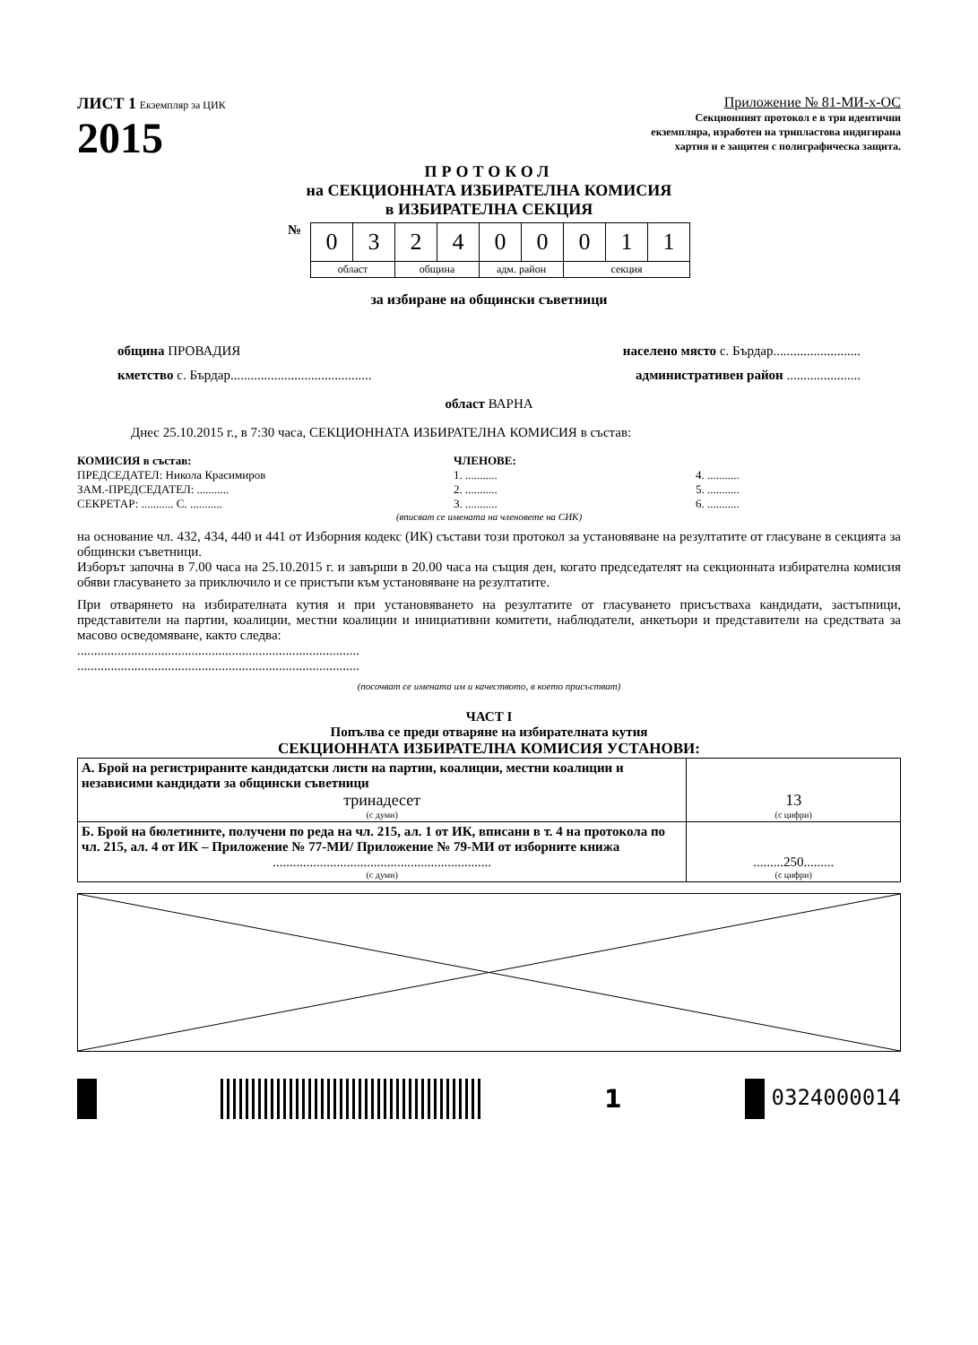ЛИСТ 1 Екземпляр за ЦИК
2015
Приложение № 81-МИ-х-ОС
Секционният протокол е в три идентични
екземпляра, изработен на трипластова индигирана
хартия и е защитен с полиграфическа защита.
ПРОТОКОЛ
на СЕКЦИОННАТА ИЗБИРАТЕЛНА КОМИСИЯ
в ИЗБИРАТЕЛНА СЕКЦИЯ
№
| 0 | 3 | 2 | 4 | 0 | 0 | 0 | 1 | 1 |
| област | | община | | адм. район | | секция | | |
за избиране на общински съветници
община ПРОВАДИЯ населено място с. Бърдар..........................
кметство с. Бърдар.......................................... административен район ......................
област ВАРНА
Днес 25.10.2015 г., в 7:30 часа, СЕКЦИОННАТА ИЗБИРАТЕЛНА КОМИСИЯ в състав:
КОМИСИЯ в състав:
ПРЕДСЕДАТЕЛ: Никола Красимиров
ЗАМ.-ПРЕДСЕДАТЕЛ: ...........
СЕКРЕТАР: ........... С. ...........
ЧЛЕНОВЕ:
1. ...........
2. ...........
3. ...........
4. ...........
5. ...........
6. ...........
(вписват се имената на членовете на СИК)
на основание чл. 432, 434, 440 и 441 от Изборния кодекс (ИК) състави този протокол за установяване на резултатите от гласуване в секцията за общински съветници.
Изборът започна в 7.00 часа на 25.10.2015 г. и завърши в 20.00 часа на същия ден, когато председателят на секционната избирателна комисия обяви гласуването за приключило и се пристъпи към установяване на резултатите.
При отварянето на избирателната кутия и при установяването на резултатите от гласуването присъстваха кандидати, застъпници, представители на партии, коалиции, местни коалиции и инициативни комитети, наблюдатели, анкетьори и представители на средствата за масово осведомяване, както следва:
....................................................................................
....................................................................................
(посочват се имената им и качеството, в което присъстват)
ЧАСТ I
Попълва се преди отваряне на избирателната кутия
СЕКЦИОННАТА ИЗБИРАТЕЛНА КОМИСИЯ УСТАНОВИ:
| А. Брой на регистрираните кандидатски листи на партии, коалиции, местни коалиции и независими кандидати за общински съветници тринадесет (с думи) | 13 (с цифри) |
| Б. Брой на бюлетините, получени по реда на чл. 215, ал. 1 от ИК, вписани в т. 4 на протокола по чл. 215, ал. 4 от ИК – Приложение № 77-МИ/ Приложение № 79-МИ от изборните книжа ................................................................. (с думи) | .........250......... (с цифри) |
1 0324000014